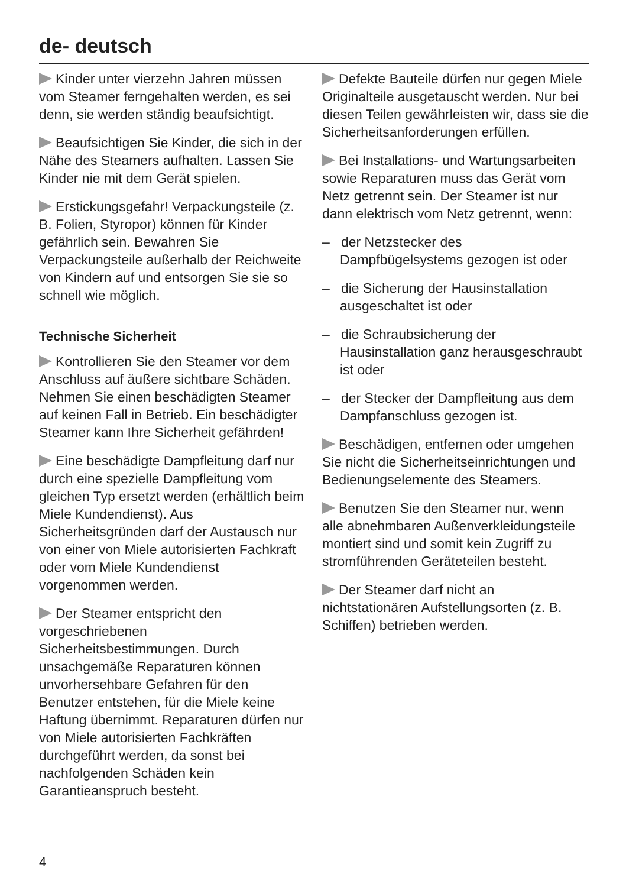de- deutsch
Kinder unter vierzehn Jahren müssen vom Steamer ferngehalten werden, es sei denn, sie werden ständig beaufsichtigt.
Beaufsichtigen Sie Kinder, die sich in der Nähe des Steamers aufhalten. Lassen Sie Kinder nie mit dem Gerät spielen.
Erstickungsgefahr! Verpackungsteile (z. B. Folien, Styropor) können für Kinder gefährlich sein. Bewahren Sie Verpackungsteile außerhalb der Reichweite von Kindern auf und entsorgen Sie sie so schnell wie möglich.
Technische Sicherheit
Kontrollieren Sie den Steamer vor dem Anschluss auf äußere sichtbare Schäden. Nehmen Sie einen beschädigten Steamer auf keinen Fall in Betrieb. Ein beschädigter Steamer kann Ihre Sicherheit gefährden!
Eine beschädigte Dampfleitung darf nur durch eine spezielle Dampfleitung vom gleichen Typ ersetzt werden (erhältlich beim Miele Kundendienst). Aus Sicherheitsgründen darf der Austausch nur von einer von Miele autorisierten Fachkraft oder vom Miele Kundendienst vorgenommen werden.
Der Steamer entspricht den vorgeschriebenen Sicherheitsbestimmungen. Durch unsachgemäße Reparaturen können unvorhersehbare Gefahren für den Benutzer entstehen, für die Miele keine Haftung übernimmt. Reparaturen dürfen nur von Miele autorisierten Fachkräften durchgeführt werden, da sonst bei nachfolgenden Schäden kein Garantieanspruch besteht.
Defekte Bauteile dürfen nur gegen Miele Originalteile ausgetauscht werden. Nur bei diesen Teilen gewährleisten wir, dass sie die Sicherheitsanforderungen erfüllen.
Bei Installations- und Wartungsarbeiten sowie Reparaturen muss das Gerät vom Netz getrennt sein. Der Steamer ist nur dann elektrisch vom Netz getrennt, wenn:
– der Netzstecker des Dampfbügelsystems gezogen ist oder
– die Sicherung der Hausinstallation ausgeschaltet ist oder
– die Schraubsicherung der Hausinstallation ganz herausgeschraubt ist oder
– der Stecker der Dampfleitung aus dem Dampfanschluss gezogen ist.
Beschädigen, entfernen oder umgehen Sie nicht die Sicherheitseinrichtungen und Bedienungselemente des Steamers.
Benutzen Sie den Steamer nur, wenn alle abnehmbaren Außenverkleidungsteile montiert sind und somit kein Zugriff zu stromführenden Geräteteilen besteht.
Der Steamer darf nicht an nichtstationären Aufstellungsorten (z. B. Schiffen) betrieben werden.
4